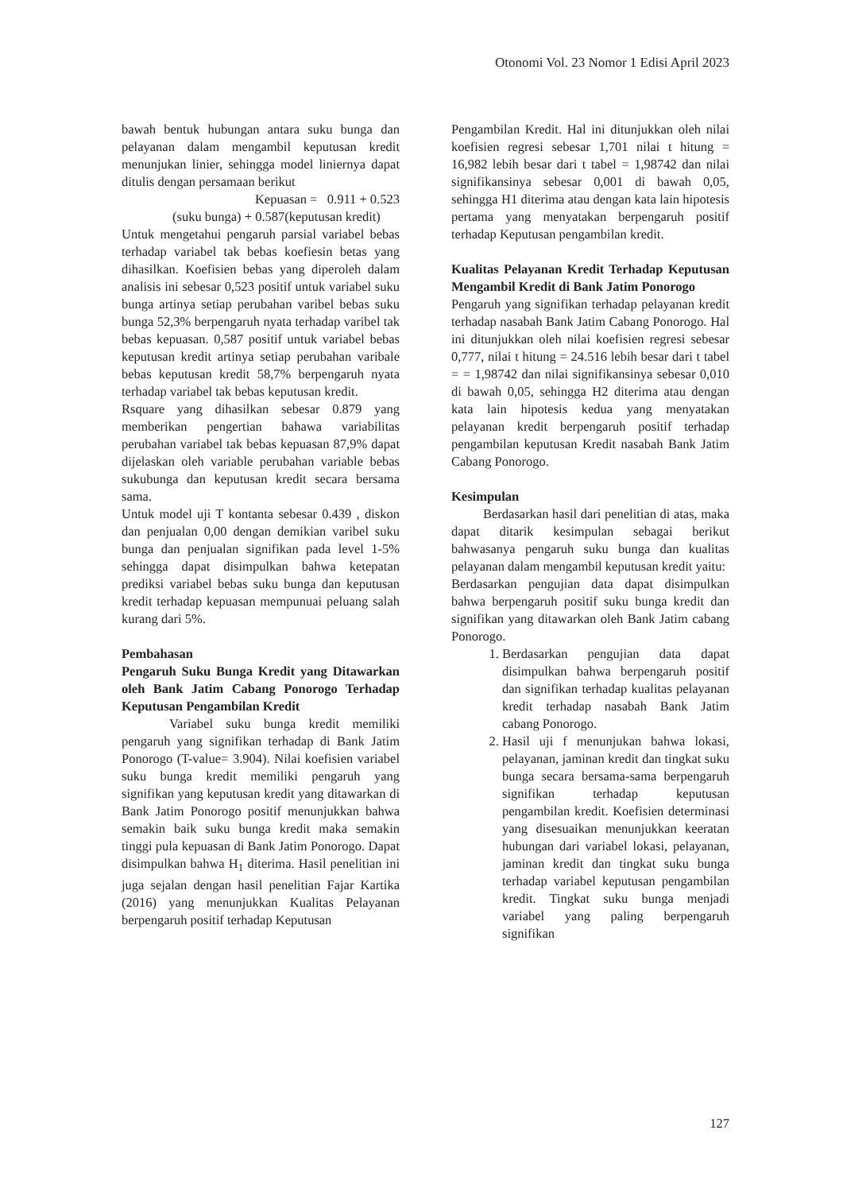Otonomi Vol. 23 Nomor 1 Edisi April 2023
bawah bentuk hubungan antara suku bunga dan pelayanan dalam mengambil keputusan kredit menunjukan linier, sehingga model liniernya dapat ditulis dengan persamaan berikut
Kepuasan = 0.911 + 0.523
(suku bunga) + 0.587(keputusan kredit)
Untuk mengetahui pengaruh parsial variabel bebas terhadap variabel tak bebas koefiesin betas yang dihasilkan. Koefisien bebas yang diperoleh dalam analisis ini sebesar 0,523 positif untuk variabel suku bunga artinya setiap perubahan varibel bebas suku bunga 52,3% berpengaruh nyata terhadap varibel tak bebas kepuasan. 0,587 positif untuk variabel bebas keputusan kredit artinya setiap perubahan varibale bebas keputusan kredit 58,7% berpengaruh nyata terhadap variabel tak bebas keputusan kredit.
Rsquare yang dihasilkan sebesar 0.879 yang memberikan pengertian bahawa variabilitas perubahan variabel tak bebas kepuasan 87,9% dapat dijelaskan oleh variable perubahan variable bebas sukubunga dan keputusan kredit secara bersama sama.
Untuk model uji T kontanta sebesar 0.439 , diskon dan penjualan 0,00 dengan demikian varibel suku bunga dan penjualan signifikan pada level 1-5% sehingga dapat disimpulkan bahwa ketepatan prediksi variabel bebas suku bunga dan keputusan kredit terhadap kepuasan mempunuai peluang salah kurang dari 5%.
Pembahasan
Pengaruh Suku Bunga Kredit yang Ditawarkan oleh Bank Jatim Cabang Ponorogo Terhadap Keputusan Pengambilan Kredit
Variabel suku bunga kredit memiliki pengaruh yang signifikan terhadap di Bank Jatim Ponorogo (T-value= 3.904). Nilai koefisien variabel suku bunga kredit memiliki pengaruh yang signifikan yang keputusan kredit yang ditawarkan di Bank Jatim Ponorogo positif menunjukkan bahwa semakin baik suku bunga kredit maka semakin tinggi pula kepuasan di Bank Jatim Ponorogo. Dapat disimpulkan bahwa H<sub>1</sub> diterima. Hasil penelitian ini juga sejalan dengan hasil penelitian Fajar Kartika (2016) yang menunjukkan Kualitas Pelayanan berpengaruh positif terhadap Keputusan
Pengambilan Kredit. Hal ini ditunjukkan oleh nilai koefisien regresi sebesar 1,701 nilai t hitung = 16,982 lebih besar dari t tabel = 1,98742 dan nilai signifikansinya sebesar 0,001 di bawah 0,05, sehingga H1 diterima atau dengan kata lain hipotesis pertama yang menyatakan berpengaruh positif terhadap Keputusan pengambilan kredit.
Kualitas Pelayanan Kredit Terhadap Keputusan Mengambil Kredit di Bank Jatim Ponorogo
Pengaruh yang signifikan terhadap pelayanan kredit terhadap nasabah Bank Jatim Cabang Ponorogo. Hal ini ditunjukkan oleh nilai koefisien regresi sebesar 0,777, nilai t hitung = 24.516 lebih besar dari t tabel = = 1,98742 dan nilai signifikansinya sebesar 0,010 di bawah 0,05, sehingga H2 diterima atau dengan kata lain hipotesis kedua yang menyatakan pelayanan kredit berpengaruh positif terhadap pengambilan keputusan Kredit nasabah Bank Jatim Cabang Ponorogo.
Kesimpulan
Berdasarkan hasil dari penelitian di atas, maka dapat ditarik kesimpulan sebagai berikut bahwasanya pengaruh suku bunga dan kualitas pelayanan dalam mengambil keputusan kredit yaitu:
Berdasarkan pengujian data dapat disimpulkan bahwa berpengaruh positif suku bunga kredit dan signifikan yang ditawarkan oleh Bank Jatim cabang Ponorogo.
1. Berdasarkan pengujian data dapat disimpulkan bahwa berpengaruh positif dan signifikan terhadap kualitas pelayanan kredit terhadap nasabah Bank Jatim cabang Ponorogo.
2. Hasil uji f menunjukan bahwa lokasi, pelayanan, jaminan kredit dan tingkat suku bunga secara bersama-sama berpengaruh signifikan terhadap keputusan pengambilan kredit. Koefisien determinasi yang disesuaikan menunjukkan keeratan hubungan dari variabel lokasi, pelayanan, jaminan kredit dan tingkat suku bunga terhadap variabel keputusan pengambilan kredit. Tingkat suku bunga menjadi variabel yang paling berpengaruh signifikan
127